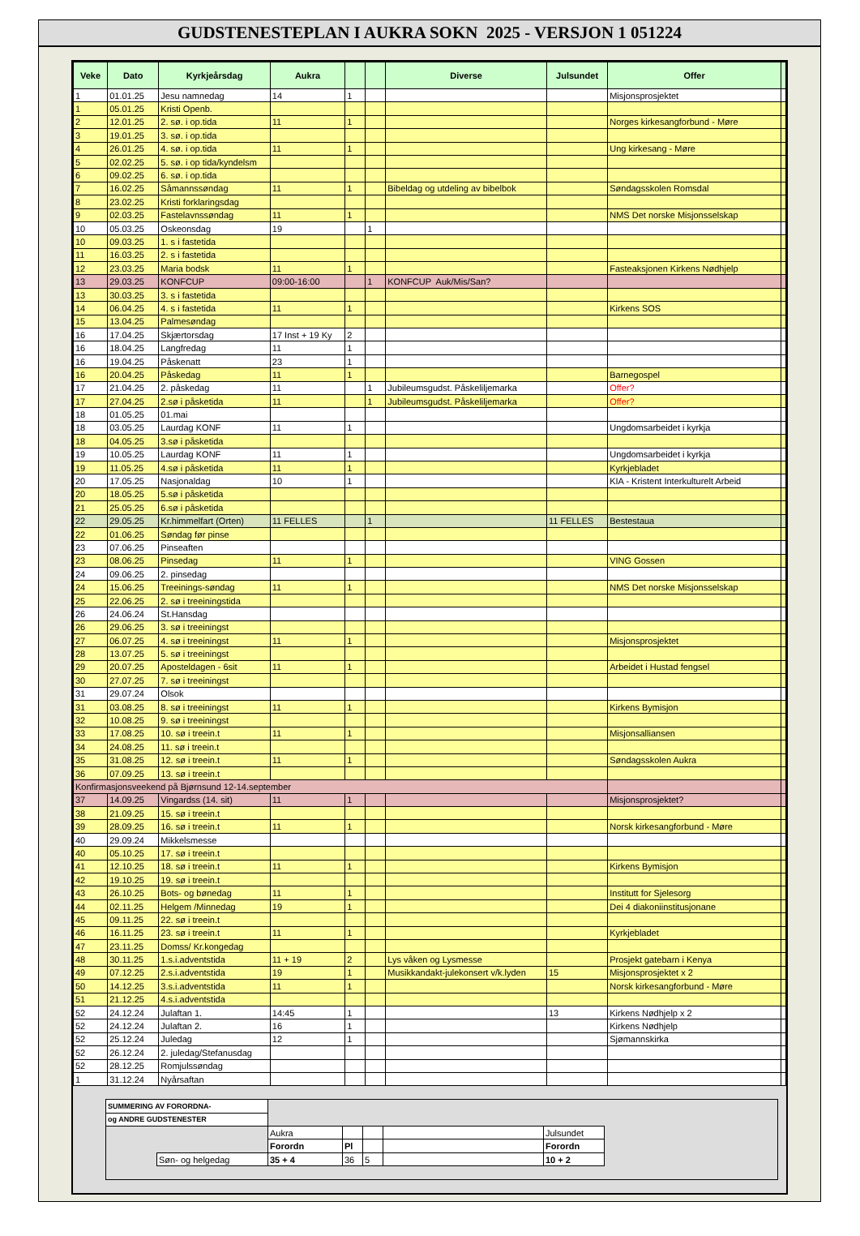GUDSTENESTEPLAN I AUKRA SOKN 2025 - VERSJON 1 051224
| Veke | Dato | Kyrkjeårsdag | Aukra | | | Diverse | Julsundet | Offer | |
| --- | --- | --- | --- | --- | --- | --- | --- | --- | --- |
| 1 | 01.01.25 | Jesu namnedag | 14 | 1 | | | | Misjonsprosjektet | |
| 1 | 05.01.25 | Kristi Openb. | | | | | | | |
| 2 | 12.01.25 | 2. sø. i op.tida | 11 | 1 | | | | Norges kirkesangforbund - Møre | |
| 3 | 19.01.25 | 3. sø. i op.tida | | | | | | | |
| 4 | 26.01.25 | 4. sø. i op.tida | 11 | 1 | | | | Ung kirkesang - Møre | |
| 5 | 02.02.25 | 5. sø. i op tida/kyndelsm | | | | | | | |
| 6 | 09.02.25 | 6. sø. i op.tida | | | | | | | |
| 7 | 16.02.25 | Såmannssøndag | 11 | 1 | | Bibeldag og utdeling av bibelbok | | Søndagsskolen Romsdal | |
| 8 | 23.02.25 | Kristi forklaringsdag | | | | | | | |
| 9 | 02.03.25 | Fastelavnssøndag | 11 | 1 | | | | NMS Det norske Misjonsselskap | |
| 10 | 05.03.25 | Oskeonsdag | 19 | | 1 | | | | |
| 10 | 09.03.25 | 1. s i fastetida | | | | | | | |
| 11 | 16.03.25 | 2. s i fastetida | | | | | | | |
| 12 | 23.03.25 | Maria bodsk | 11 | 1 | | | | Fasteaksjonen Kirkens Nødhjelp | |
| 13 | 29.03.25 | KONFCUP | 09:00-16:00 | | 1 | KONFCUP Auk/Mis/San? | | | |
| 13 | 30.03.25 | 3. s i fastetida | | | | | | | |
| 14 | 06.04.25 | 4. s i fastetida | 11 | 1 | | | | Kirkens SOS | |
| 15 | 13.04.25 | Palmesøndag | | | | | | | |
| 16 | 17.04.25 | Skjærtorsdag | 17 Inst + 19 Ky | 2 | | | | | |
| 16 | 18.04.25 | Langfredag | 11 | 1 | | | | | |
| 16 | 19.04.25 | Påskenatt | 23 | 1 | | | | | |
| 16 | 20.04.25 | Påskedag | 11 | 1 | | | | Barnegospel | |
| 17 | 21.04.25 | 2. påskedag | 11 | | 1 | Jubileumsgudst. Påskeliljemarka | | Offer? | |
| 17 | 27.04.25 | 2.sø i påsketida | 11 | | 1 | Jubileumsgudst. Påskeliljemarka | | Offer? | |
| 18 | 01.05.25 | 01.mai | | | | | | | |
| 18 | 03.05.25 | Laurdag KONF | 11 | 1 | | | | Ungdomsarbeidet i kyrkja | |
| 18 | 04.05.25 | 3.sø i påsketida | | | | | | | |
| 19 | 10.05.25 | Laurdag KONF | 11 | 1 | | | | Ungdomsarbeidet i kyrkja | |
| 19 | 11.05.25 | 4.sø i påsketida | 11 | 1 | | | | Kyrkjebladet | |
| 20 | 17.05.25 | Nasjonaldag | 10 | 1 | | | | KIA - Kristent Interkulturelt Arbeid | |
| 20 | 18.05.25 | 5.sø i påsketida | | | | | | | |
| 21 | 25.05.25 | 6.sø i påsketida | | | | | | | |
| 22 | 29.05.25 | Kr.himmelfart (Orten) | 11 FELLES | | 1 | | 11 FELLES | Bestestaua | |
| 22 | 01.06.25 | Søndag før pinse | | | | | | | |
| 23 | 07.06.25 | Pinseaften | | | | | | | |
| 23 | 08.06.25 | Pinsedag | 11 | 1 | | | | VING Gossen | |
| 24 | 09.06.25 | 2. pinsedag | | | | | | | |
| 24 | 15.06.25 | Treeinings-søndag | 11 | 1 | | | | NMS Det norske Misjonsselskap | |
| 25 | 22.06.25 | 2. sø i treeiningstida | | | | | | | |
| 26 | 24.06.24 | St.Hansdag | | | | | | | |
| 26 | 29.06.25 | 3. sø i treeiningst | | | | | | | |
| 27 | 06.07.25 | 4. sø i treeiningst | 11 | 1 | | | | Misjonsprosjektet | |
| 28 | 13.07.25 | 5. sø i treeiningst | | | | | | | |
| 29 | 20.07.25 | Aposteldagen - 6sit | 11 | 1 | | | | Arbeidet i Hustad fengsel | |
| 30 | 27.07.25 | 7. sø i treeiningst | | | | | | | |
| 31 | 29.07.24 | Olsok | | | | | | | |
| 31 | 03.08.25 | 8. sø i treeiningst | 11 | 1 | | | | Kirkens Bymisjon | |
| 32 | 10.08.25 | 9. sø i treeiningst | | | | | | | |
| 33 | 17.08.25 | 10. sø i treein.t | 11 | 1 | | | | Misjonsalliansen | |
| 34 | 24.08.25 | 11. sø i treein.t | | | | | | | |
| 35 | 31.08.25 | 12. sø i treein.t | 11 | 1 | | | | Søndagsskolen Aukra | |
| 36 | 07.09.25 | 13. sø i treein.t | | | | | | | |
| Konfirmasjonsveekend på Bjørnsund 12-14.september | | | | | | | | | |
| 37 | 14.09.25 | Vingardss (14. sit) | 11 | 1 | | | | Misjonsprosjektet? | |
| 38 | 21.09.25 | 15. sø i treein.t | | | | | | | |
| 39 | 28.09.25 | 16. sø i treein.t | 11 | 1 | | | | Norsk kirkesangforbund - Møre | |
| 40 | 29.09.24 | Mikkelsmesse | | | | | | | |
| 40 | 05.10.25 | 17. sø i treein.t | | | | | | | |
| 41 | 12.10.25 | 18. sø i treein.t | 11 | 1 | | | | Kirkens Bymisjon | |
| 42 | 19.10.25 | 19. sø i treein.t | | | | | | | |
| 43 | 26.10.25 | Bots- og bønedag | 11 | 1 | | | | Institutt for Sjelesorg | |
| 44 | 02.11.25 | Helgem /Minnedag | 19 | 1 | | | | Dei 4 diakoniinstitusjonane | |
| 45 | 09.11.25 | 22. sø i treein.t | | | | | | | |
| 46 | 16.11.25 | 23. sø i treein.t | 11 | 1 | | | | Kyrkjebladet | |
| 47 | 23.11.25 | Domss/ Kr.kongedag | | | | | | | |
| 48 | 30.11.25 | 1.s.i.adventstida | 11 + 19 | 2 | | Lys våken og Lysmesse | | Prosjekt gatebarn i Kenya | |
| 49 | 07.12.25 | 2.s.i.adventstida | 19 | 1 | | Musikkandakt-julekonsert v/k.lyden | 15 | Misjonsprosjektet x 2 | |
| 50 | 14.12.25 | 3.s.i.adventstida | 11 | 1 | | | | Norsk kirkesangforbund - Møre | |
| 51 | 21.12.25 | 4.s.i.adventstida | | | | | | | |
| 52 | 24.12.24 | Julaftan 1. | 14:45 | 1 | | | 13 | Kirkens Nødhjelp x 2 | |
| 52 | 24.12.24 | Julaftan 2. | 16 | 1 | | | | Kirkens Nødhjelp | |
| 52 | 25.12.24 | Juledag | 12 | 1 | | | | Sjømannskirka | |
| 52 | 26.12.24 | 2. juledag/Stefanusdag | | | | | | | |
| 52 | 28.12.25 | Romjulssøndag | | | | | | | |
| 1 | 31.12.24 | Nyårsaftan | | | | | | | |
| SUMMERING AV FORORDNA- | | | | | | | |
| og ANDRE GUDSTENESTER | | | | | | | |
| | | Aukra | | | | Julsundet | |
| | | Forordn | Pl | | | Forordn | |
| | Søn- og helgedag | 35 + 4 | 36 | 5 | | 10 + 2 | |